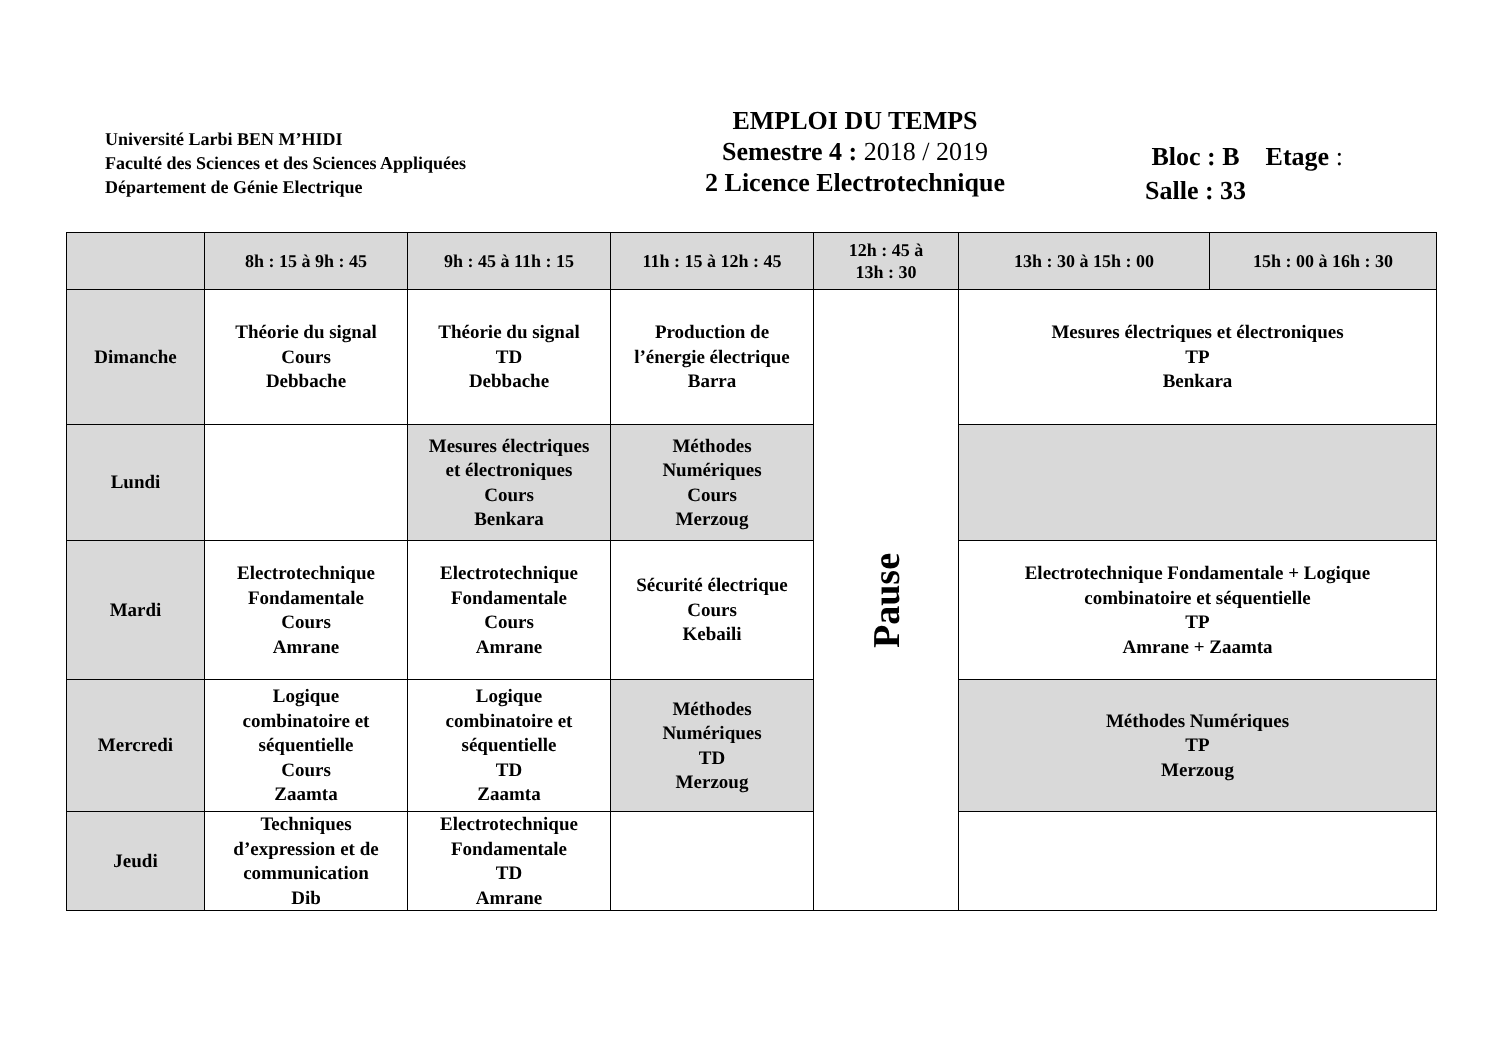Université Larbi BEN M’HIDI
Faculté des Sciences et des Sciences Appliquées
Département de Génie Electrique
EMPLOI DU TEMPS
Semestre 4 : 2018 / 2019
2 Licence Electrotechnique
Bloc : B Etage :
Salle : 33
| | 8h : 15 à 9h : 45 | 9h : 45 à 11h : 15 | 11h : 15 à 12h : 45 | 12h : 45 à 13h : 30 | 13h : 30 à 15h : 00 | 15h : 00 à 16h : 30 |
| --- | --- | --- | --- | --- | --- | --- |
| Dimanche | Théorie du signal Cours Debbache | Théorie du signal TD Debbache | Production de l’énergie électrique Barra | Pause | Mesures électriques et électroniques TP Benkara | |
| Lundi | | Mesures électriques et électroniques Cours Benkara | Méthodes Numériques Cours Merzoug | | | |
| Mardi | Electrotechnique Fondamentale Cours Amrane | Electrotechnique Fondamentale Cours Amrane | Sécurité électrique Cours Kebaili | | Electrotechnique Fondamentale + Logique combinatoire et séquentielle TP Amrane + Zaamta | |
| Mercredi | Logique combinatoire et séquentielle Cours Zaamta | Logique combinatoire et séquentielle TD Zaamta | Méthodes Numériques TD Merzoug | | Méthodes Numériques TP Merzoug | |
| Jeudi | Techniques d’expression et de communication Dib | Electrotechnique Fondamentale TD Amrane | | | | |